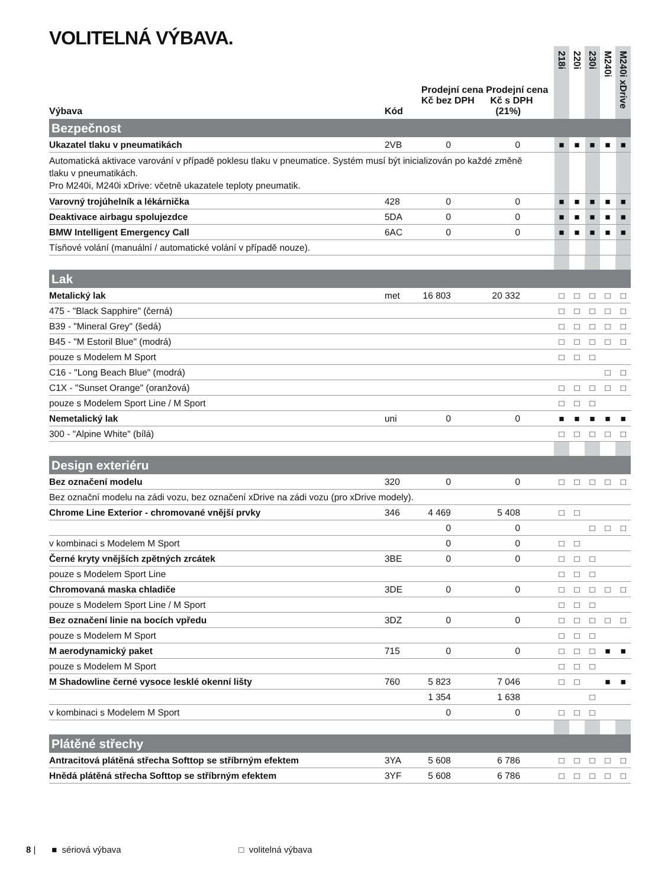VOLITELNÁ VÝBAVA.
| Výbava | Kód | Prodejní cena Prodejní cena Kč bez DPH Kč s DPH (21%) | | | 218i | 220i | 230i | M240i | M240i xDrive |
| --- | --- | --- | --- | --- | --- | --- | --- | --- | --- |
| Bezpečnost | | | | | | | | | |
| Ukazatel tlaku v pneumatikách | 2VB | 0 | 0 | | ■ | ■ | ■ | ■ | ■ |
| Automatická aktivace varování v případě poklesu tlaku v pneumatice. Systém musí být inicializován po každé změně tlaku v pneumatikách. Pro M240i, M240i xDrive: včetně ukazatele teploty pneumatik. | | | | | | | | | |
| Varovný trojúhelník a lékárnička | 428 | 0 | 0 | | ■ | ■ | ■ | ■ | ■ |
| Deaktivace airbagu spolujezdce | 5DA | 0 | 0 | | ■ | ■ | ■ | ■ | ■ |
| BMW Intelligent Emergency Call | 6AC | 0 | 0 | | ■ | ■ | ■ | ■ | ■ |
| Tísňové volání (manuální / automatické volání v případě nouze). | | | | | | | | | |
| Lak | | | | | | | | | |
| Metalický lak | met | 16 803 | 20 332 | | □ | □ | □ | □ | □ |
| 475 - "Black Sapphire" (černá) | | | | | □ | □ | □ | □ | □ |
| B39 - "Mineral Grey" (šedá) | | | | | □ | □ | □ | □ | □ |
| B45 - "M Estoril Blue" (modrá) | | | | | □ | □ | □ | □ | □ |
| pouze s Modelem M Sport | | | | | □ | □ | □ | | |
| C16 - "Long Beach Blue" (modrá) | | | | | | | | □ | □ |
| C1X - "Sunset Orange" (oranžová) | | | | | □ | □ | □ | □ | □ |
| pouze s Modelem Sport Line / M Sport | | | | | □ | □ | □ | | |
| Nemetalický lak | uni | 0 | 0 | | ■ | ■ | ■ | ■ | ■ |
| 300 - "Alpine White" (bílá) | | | | | □ | □ | □ | □ | □ |
| Design exteriéru | | | | | | | | | |
| Bez označení modelu | 320 | 0 | 0 | | □ | □ | □ | □ | □ |
| Bez označní modelu na zádi vozu, bez označení xDrive na zádi vozu (pro xDrive modely). | | | | | | | | | |
| Chrome Line Exterior - chromované vnější prvky | 346 | 4 469 | 5 408 | | □ | □ | | | |
| | | 0 | 0 | | | | □ | □ | □ |
| v kombinaci s Modelem M Sport | | 0 | 0 | | □ | □ | | | |
| Černé kryty vnějších zpětných zrcátek | 3BE | 0 | 0 | | □ | □ | □ | | |
| pouze s Modelem Sport Line | | | | | □ | □ | □ | | |
| Chromovaná maska chladiče | 3DE | 0 | 0 | | □ | □ | □ | □ | □ |
| pouze s Modelem Sport Line / M Sport | | | | | □ | □ | □ | | |
| Bez označení linie na bocích vpředu | 3DZ | 0 | 0 | | □ | □ | □ | □ | □ |
| pouze s Modelem M Sport | | | | | □ | □ | □ | | |
| M aerodynamický paket | 715 | 0 | 0 | | □ | □ | □ | ■ | ■ |
| pouze s Modelem M Sport | | | | | □ | □ | □ | | |
| M Shadowline černé vysoce lesklé okenní lišty | 760 | 5 823 | 7 046 | | □ | □ | | ■ | ■ |
| | | 1 354 | 1 638 | | | | □ | | |
| v kombinaci s Modelem M Sport | | 0 | 0 | | □ | □ | □ | | |
| Plátěné střechy | | | | | | | | | |
| Antracitová plátěná střecha Softtop se stříbrným efektem | 3YA | 5 608 | 6 786 | | □ | □ | □ | □ | □ |
| Hnědá plátěná střecha Softtop se stříbrným efektem | 3YF | 5 608 | 6 786 | | □ | □ | □ | □ | □ |
8 | ■ sériová výbava □ volitelná výbava